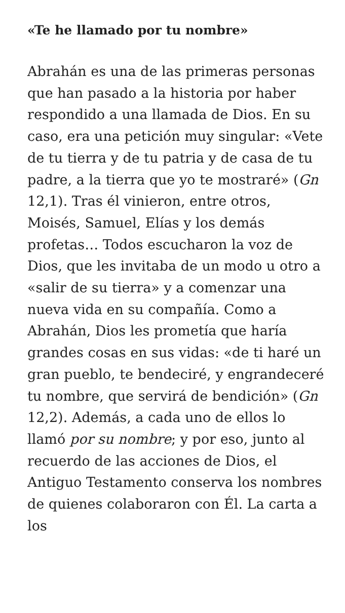«Te he llamado por tu nombre»
Abrahán es una de las primeras personas que han pasado a la historia por haber respondido a una llamada de Dios. En su caso, era una petición muy singular: «Vete de tu tierra y de tu patria y de casa de tu padre, a la tierra que yo te mostraré» (Gn 12,1). Tras él vinieron, entre otros, Moisés, Samuel, Elías y los demás profetas… Todos escucharon la voz de Dios, que les invitaba de un modo u otro a «salir de su tierra» y a comenzar una nueva vida en su compañía. Como a Abrahán, Dios les prometía que haría grandes cosas en sus vidas: «de ti haré un gran pueblo, te bendeciré, y engrandeceré tu nombre, que servirá de bendición» (Gn 12,2). Además, a cada uno de ellos lo llamó por su nombre; y por eso, junto al recuerdo de las acciones de Dios, el Antiguo Testamento conserva los nombres de quienes colaboraron con Él. La carta a los